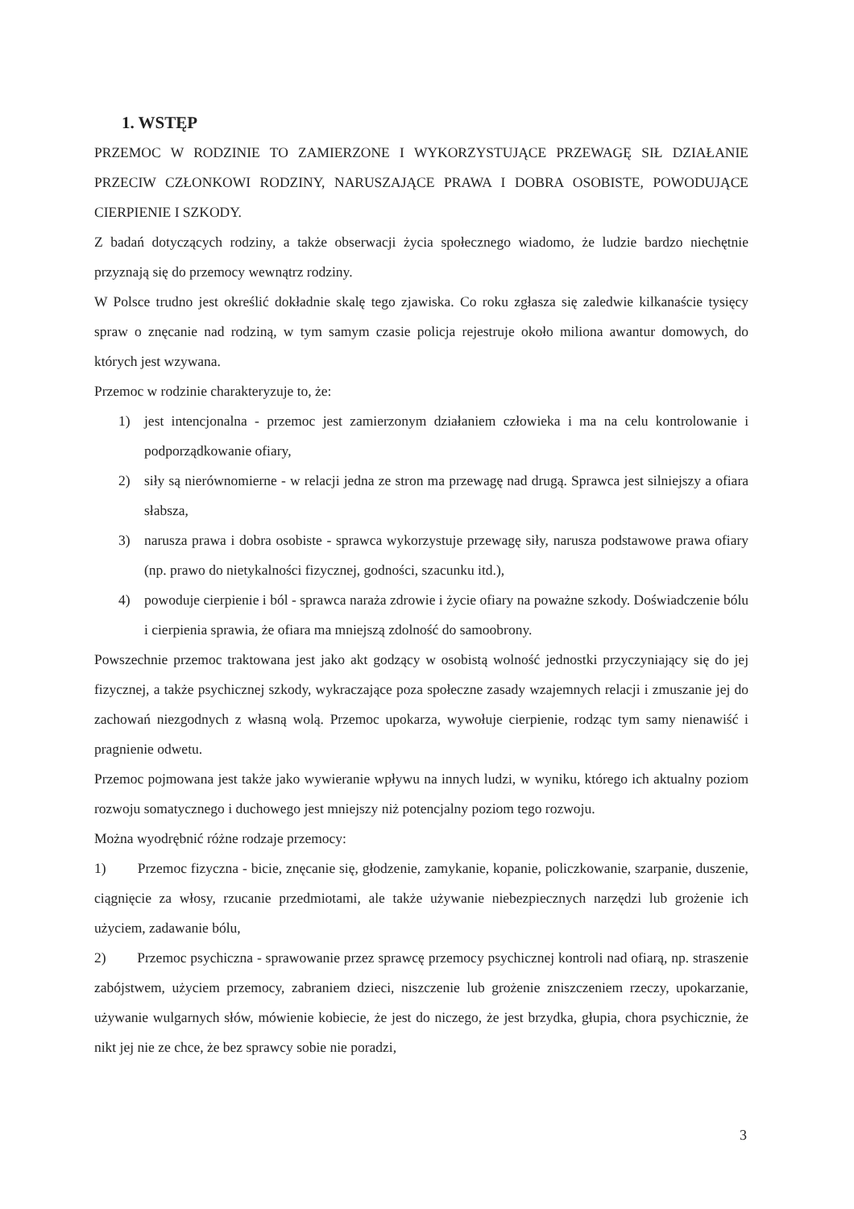1. WSTĘP
PRZEMOC W RODZINIE TO ZAMIERZONE I WYKORZYSTUJĄCE PRZEWAGĘ SIŁ DZIAŁANIE PRZECIW CZŁONKOWI RODZINY, NARUSZAJĄCE PRAWA I DOBRA OSOBISTE, POWODUJĄCE CIERPIENIE I SZKODY.
Z badań dotyczących rodziny, a także obserwacji życia społecznego wiadomo, że ludzie bardzo niechętnie przyznają się do przemocy wewnątrz rodziny.
W Polsce trudno jest określić dokładnie skalę tego zjawiska. Co roku zgłasza się zaledwie kilkanaście tysięcy spraw o znęcanie nad rodziną, w tym samym czasie policja rejestruje około miliona awantur domowych, do których jest wzywana.
Przemoc w rodzinie charakteryzuje to, że:
1) jest intencjonalna - przemoc jest zamierzonym działaniem człowieka i ma na celu kontrolowanie i podporządkowanie ofiary,
2) siły są nierównomierne - w relacji jedna ze stron ma przewagę nad drugą. Sprawca jest silniejszy a ofiara słabsza,
3) narusza prawa i dobra osobiste - sprawca wykorzystuje przewagę siły, narusza podstawowe prawa ofiary (np. prawo do nietykalności fizycznej, godności, szacunku itd.),
4) powoduje cierpienie i ból - sprawca naraża zdrowie i życie ofiary na poważne szkody. Doświadczenie bólu i cierpienia sprawia, że ofiara ma mniejszą zdolność do samoobrony.
Powszechnie przemoc traktowana jest jako akt godzący w osobistą wolność jednostki przyczyniający się do jej fizycznej, a także psychicznej szkody, wykraczające poza społeczne zasady wzajemnych relacji i zmuszanie jej do zachowań niezgodnych z własną wolą. Przemoc upokarza, wywołuje cierpienie, rodząc tym samy nienawiść i pragnienie odwetu.
Przemoc pojmowana jest także jako wywieranie wpływu na innych ludzi, w wyniku, którego ich aktualny poziom rozwoju somatycznego i duchowego jest mniejszy niż potencjalny poziom tego rozwoju.
Można wyodrębnić różne rodzaje przemocy:
1) Przemoc fizyczna - bicie, znęcanie się, głodzenie, zamykanie, kopanie, policzkowanie, szarpanie, duszenie, ciągnięcie za włosy, rzucanie przedmiotami, ale także używanie niebezpiecznych narzędzi lub grożenie ich użyciem, zadawanie bólu,
2) Przemoc psychiczna - sprawowanie przez sprawcę przemocy psychicznej kontroli nad ofiarą, np. straszenie zabójstwem, użyciem przemocy, zabraniem dzieci, niszczenie lub grożenie zniszczeniem rzeczy, upokarzanie, używanie wulgarnych słów, mówienie kobiecie, że jest do niczego, że jest brzydka, głupia, chora psychicznie, że nikt jej nie ze chce, że bez sprawcy sobie nie poradzi,
3